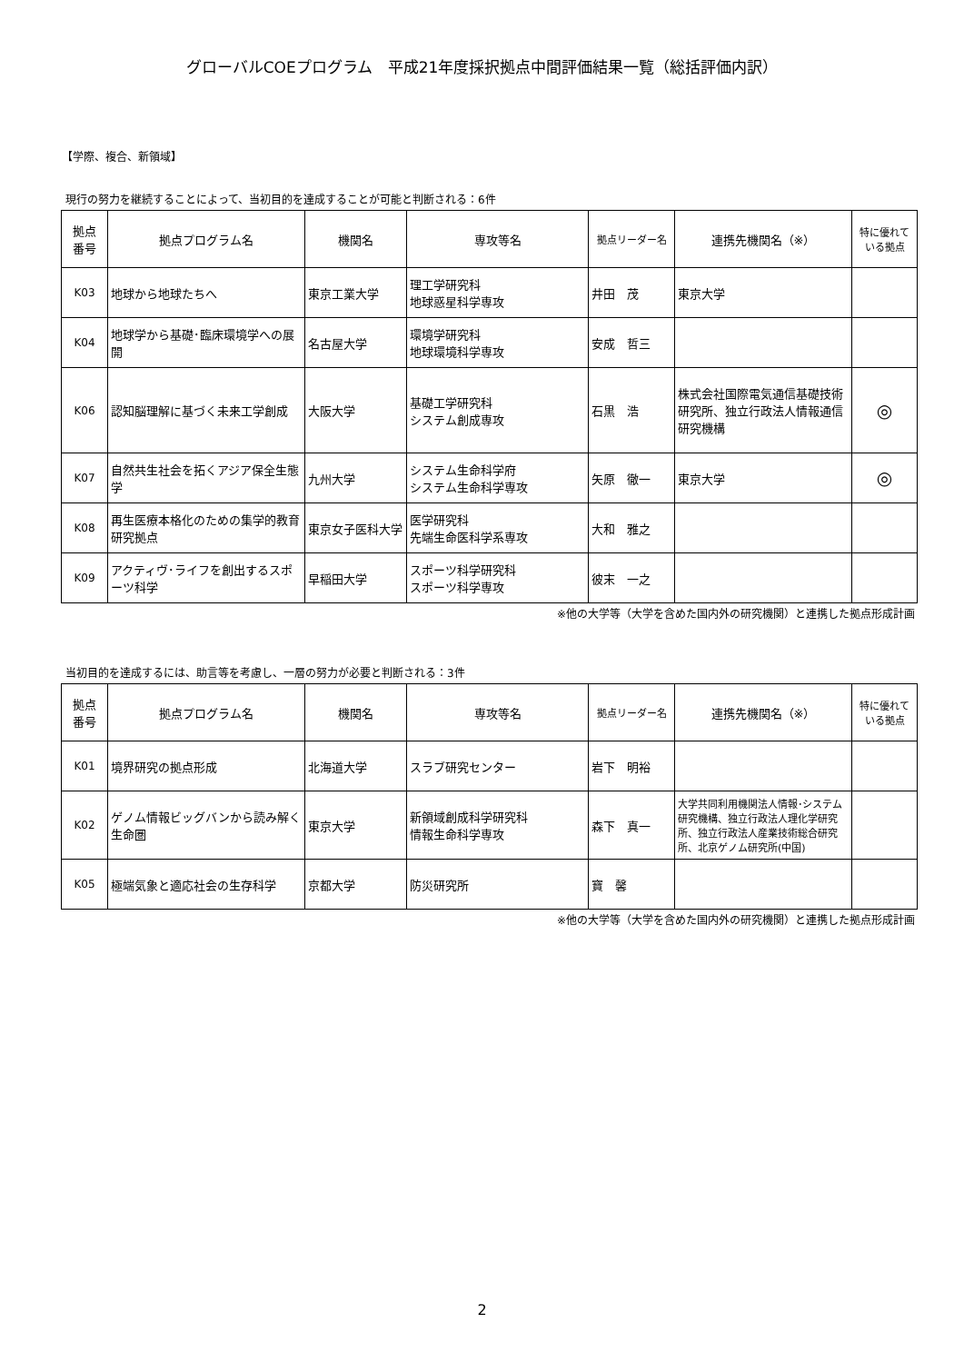グローバルCOEプログラム　平成21年度採択拠点中間評価結果一覧（総括評価内訳）
【学際、複合、新領域】
現行の努力を継続することによって、当初目的を達成することが可能と判断される：6件
| 拠点 番号 | 拠点プログラム名 | 機関名 | 専攻等名 | 拠点リーダー名 | 連携先機関名（※） | 特に優れて いる拠点 |
| --- | --- | --- | --- | --- | --- | --- |
| K03 | 地球から地球たちへ | 東京工業大学 | 理工学研究科 地球惑星科学専攻 | 井田 茂 | 東京大学 | |
| K04 | 地球学から基礎･臨床環境学への展開 | 名古屋大学 | 環境学研究科 地球環境科学専攻 | 安成 哲三 | | |
| K06 | 認知脳理解に基づく未来工学創成 | 大阪大学 | 基礎工学研究科 システム創成専攻 | 石黒 浩 | 株式会社国際電気通信基礎技術研究所、独立行政法人情報通信研究機構 | ◎ |
| K07 | 自然共生社会を拓くアジア保全生態学 | 九州大学 | システム生命科学府 システム生命科学専攻 | 矢原 徹一 | 東京大学 | ◎ |
| K08 | 再生医療本格化のための集学的教育研究拠点 | 東京女子医科大学 | 医学研究科 先端生命医科学系専攻 | 大和 雅之 | | |
| K09 | アクティヴ･ライフを創出するスポーツ科学 | 早稲田大学 | スポーツ科学研究科 スポーツ科学専攻 | 彼末 一之 | | |
※他の大学等（大学を含めた国内外の研究機関）と連携した拠点形成計画
当初目的を達成するには、助言等を考慮し、一層の努力が必要と判断される：3件
| 拠点 番号 | 拠点プログラム名 | 機関名 | 専攻等名 | 拠点リーダー名 | 連携先機関名（※） | 特に優れて いる拠点 |
| --- | --- | --- | --- | --- | --- | --- |
| K01 | 境界研究の拠点形成 | 北海道大学 | スラブ研究センター | 岩下 明裕 | | |
| K02 | ゲノム情報ビッグバンから読み解く生命圏 | 東京大学 | 新領域創成科学研究科 情報生命科学専攻 | 森下 真一 | 大学共同利用機関法人情報･システム研究機構、独立行政法人理化学研究所、独立行政法人産業技術総合研究所、北京ゲノム研究所(中国) | |
| K05 | 極端気象と適応社会の生存科学 | 京都大学 | 防災研究所 | 寶 馨 | | |
※他の大学等（大学を含めた国内外の研究機関）と連携した拠点形成計画
2